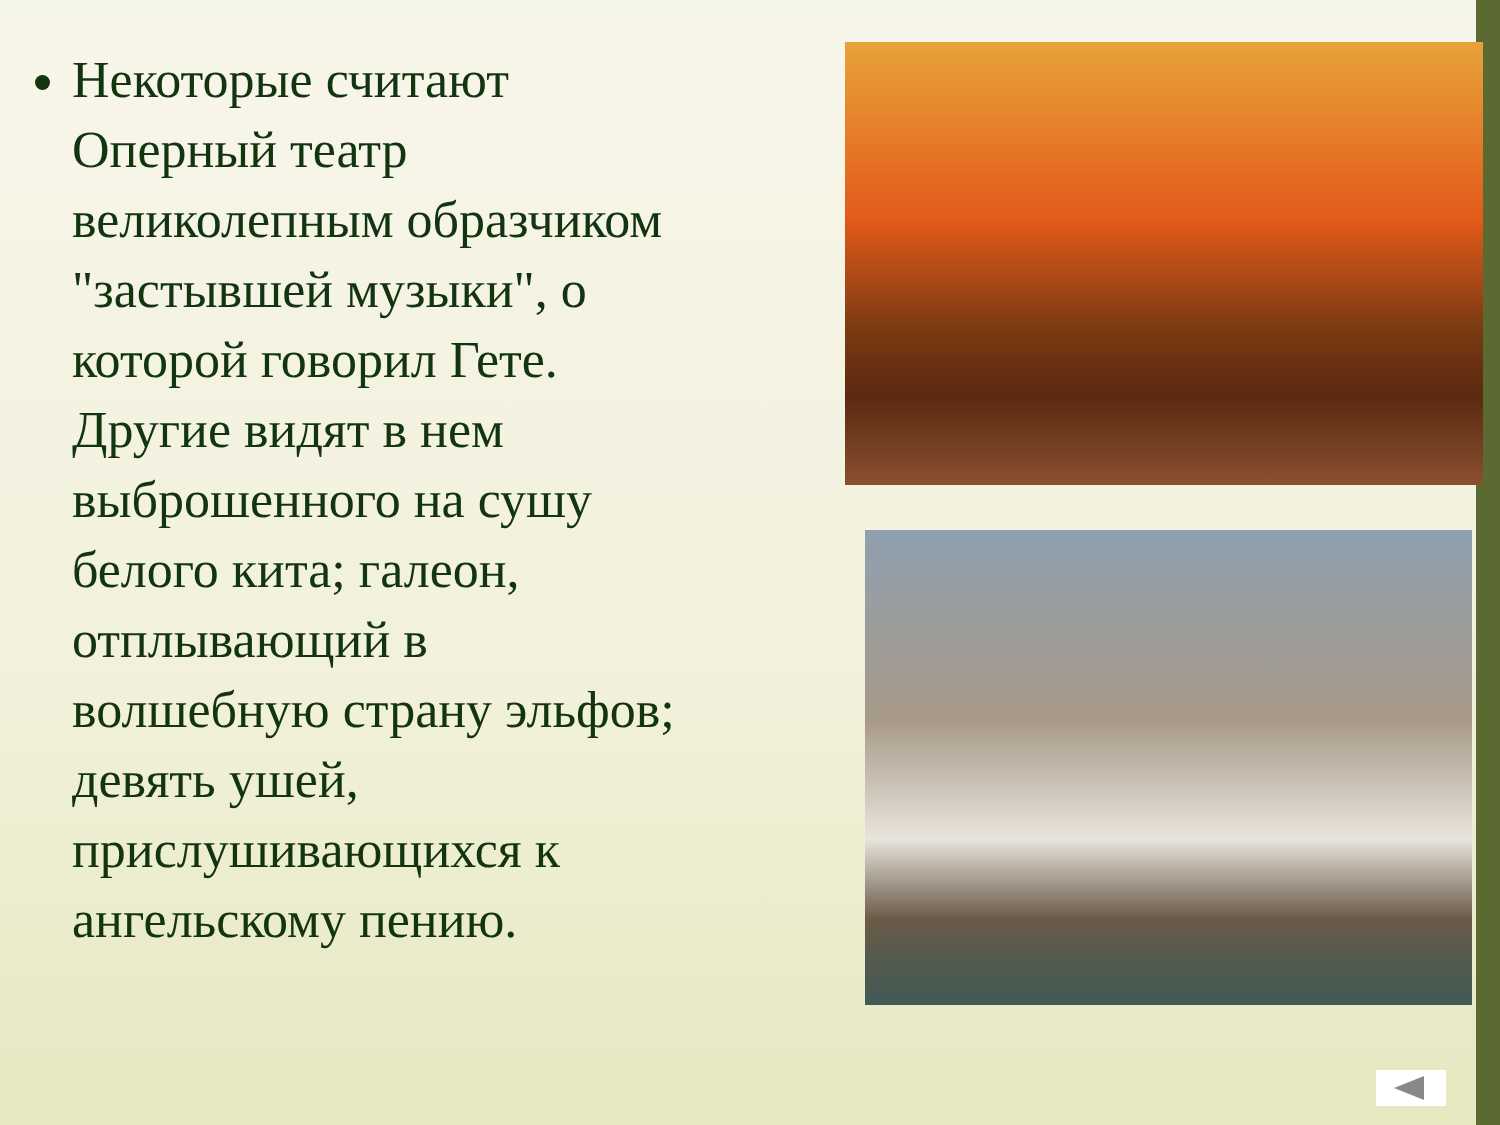Некоторые считают Оперный театр великолепным образчиком "застывшей музыки", о которой говорил Гете. Другие видят в нем выброшенного на сушу белого кита; галеон, отплывающий в волшебную страну эльфов; девять ушей, прислушивающихся к ангельскому пению.